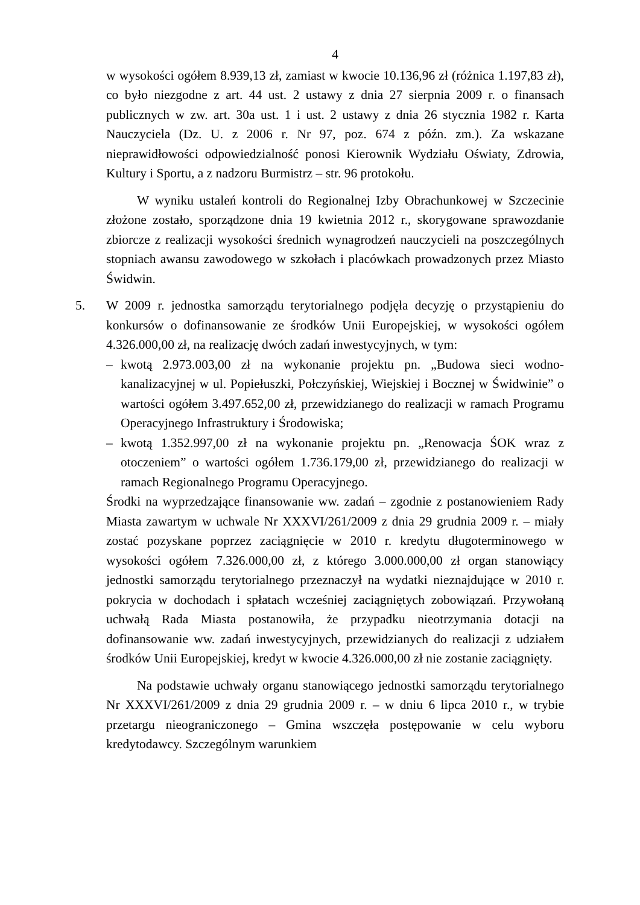4
w wysokości ogółem 8.939,13 zł, zamiast w kwocie 10.136,96 zł (różnica 1.197,83 zł), co było niezgodne z art. 44 ust. 2 ustawy z dnia 27 sierpnia 2009 r. o finansach publicznych w zw. art. 30a ust. 1 i ust. 2 ustawy z dnia 26 stycznia 1982 r. Karta Nauczyciela (Dz. U. z 2006 r. Nr 97, poz. 674 z późn. zm.). Za wskazane nieprawidłowości odpowiedzialność ponosi Kierownik Wydziału Oświaty, Zdrowia, Kultury i Sportu, a z nadzoru Burmistrz – str. 96 protokołu.
W wyniku ustaleń kontroli do Regionalnej Izby Obrachunkowej w Szczecinie złożone zostało, sporządzone dnia 19 kwietnia 2012 r., skorygowane sprawozdanie zbiorcze z realizacji wysokości średnich wynagrodzeń nauczycieli na poszczególnych stopniach awansu zawodowego w szkołach i placówkach prowadzonych przez Miasto Świdwin.
5. W 2009 r. jednostka samorządu terytorialnego podjęła decyzję o przystąpieniu do konkursów o dofinansowanie ze środków Unii Europejskiej, w wysokości ogółem 4.326.000,00 zł, na realizację dwóch zadań inwestycyjnych, w tym:
– kwotą 2.973.003,00 zł na wykonanie projektu pn. „Budowa sieci wodno-kanalizacyjnej w ul. Popiełuszki, Połczyńskiej, Wiejskiej i Bocznej w Świdwinie” o wartości ogółem 3.497.652,00 zł, przewidzianego do realizacji w ramach Programu Operacyjnego Infrastruktury i Środowiska;
– kwotą 1.352.997,00 zł na wykonanie projektu pn. „Renowacja ŚOK wraz z otoczeniem” o wartości ogółem 1.736.179,00 zł, przewidzianego do realizacji w ramach Regionalnego Programu Operacyjnego.
Środki na wyprzedzające finansowanie ww. zadań – zgodnie z postanowieniem Rady Miasta zawartym w uchwale Nr XXXVI/261/2009 z dnia 29 grudnia 2009 r. – miały zostać pozyskane poprzez zaciągnięcie w 2010 r. kredytu długoterminowego w wysokości ogółem 7.326.000,00 zł, z którego 3.000.000,00 zł organ stanowiący jednostki samorządu terytorialnego przeznaczył na wydatki nieznajdujące w 2010 r. pokrycia w dochodach i spłatach wcześniej zaciągniętych zobowiązań. Przywołaną uchwałą Rada Miasta postanowiła, że przypadku nieotrzymania dotacji na dofinansowanie ww. zadań inwestycyjnych, przewidzianych do realizacji z udziałem środków Unii Europejskiej, kredyt w kwocie 4.326.000,00 zł nie zostanie zaciągnięty.
Na podstawie uchwały organu stanowiącego jednostki samorządu terytorialnego Nr XXXVI/261/2009 z dnia 29 grudnia 2009 r. – w dniu 6 lipca 2010 r., w trybie przetargu nieograniczonego – Gmina wszczęła postępowanie w celu wyboru kredytodawcy. Szczególnym warunkiem